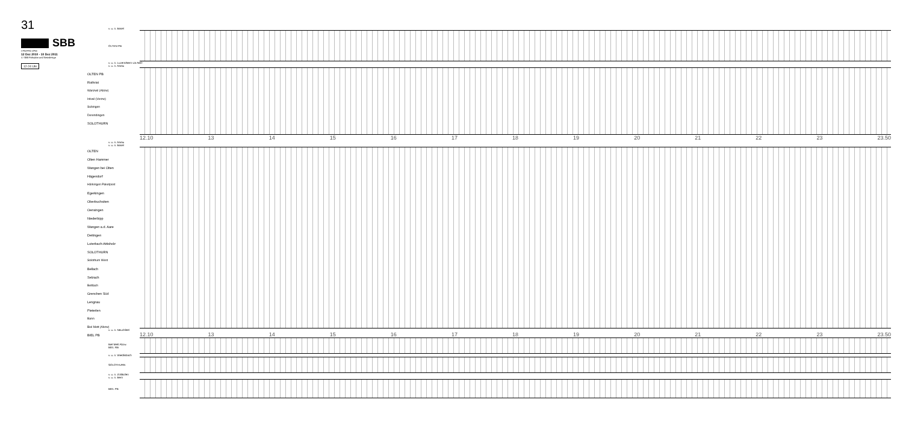31
SBB
I-FN-FPA-VPM
12 Dez 2010 - 10 Dez 2011
© SBB Fahrplan und Netzdesign
12-24 Uhr
OLTEN PB
Rothrist
Wanzwil (Abzw)
Inkwil (Verzw)
Subingen
Derendingen
SOLOTHURN
OLTEN
Olten Hammer
Wangen bei Olten
Hägendorf
Härkingen Paketpost
Egerkingen
Oberbuchsiten
Oensingen
Niederbipp
Wangen a.d. Aare
Deitingen
Luterbach-Attisholz
SOLOTHURN
Solothurn West
Bellach
Selzach
Bettlach
Grenchen Süd
Lengnau
Pieterlen
Bann
Biel Mett (Abzw)
BIEL PB
v. u. n. Basel
OLTEN PB
v. u. n. Luzern/Bern via ABO
v. u. n. Aarau
12.10 13 14 15 16 17 18 19 20 21 22 23 23.50
v. u. n. Aarau
v. u. n. Basel
v. u. n. Neuchâtel
12.10 13 14 15 16 17 18 19 20 21 22 23 23.50
Biel Mett Abzw.
BIEL RB
v. u. n. Wiedlisbach
SOLOTHURN
v. u. n. Zollikofen
v. u. n. Bern
BIEL PB